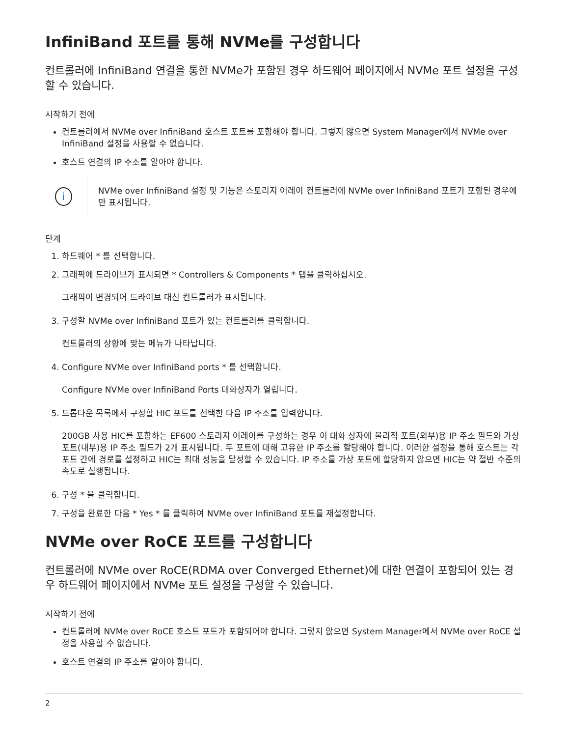InfiniBand 포트를 통해 NVMe를 구성합니다
컨트롤러에 InfiniBand 연결을 통한 NVMe가 포함된 경우 하드웨어 페이지에서 NVMe 포트 설정을 구성할 수 있습니다.
시작하기 전에
컨트롤러에서 NVMe over InfiniBand 호스트 포트를 포함해야 합니다. 그렇지 않으면 System Manager에서 NVMe over InfiniBand 설정을 사용할 수 없습니다.
호스트 연결의 IP 주소를 알아야 합니다.
i
NVMe over InfiniBand 설정 및 기능은 스토리지 어레이 컨트롤러에 NVMe over InfiniBand 포트가 포함된 경우에만 표시됩니다.
단계
1. 하드웨어 * 를 선택합니다.
2. 그래픽에 드라이브가 표시되면 * Controllers & Components * 탭을 클릭하십시오.
그래픽이 변경되어 드라이브 대신 컨트롤러가 표시됩니다.
3. 구성할 NVMe over InfiniBand 포트가 있는 컨트롤러를 클릭합니다.
컨트롤러의 상황에 맞는 메뉴가 나타납니다.
4. Configure NVMe over InfiniBand ports * 를 선택합니다.
Configure NVMe over InfiniBand Ports 대화상자가 열립니다.
5. 드롭다운 목록에서 구성할 HIC 포트를 선택한 다음 IP 주소를 입력합니다.
200GB 사용 HIC를 포함하는 EF600 스토리지 어레이를 구성하는 경우 이 대화 상자에 물리적 포트(외부)용 IP 주소 필드와 가상 포트(내부)용 IP 주소 필드가 2개 표시됩니다. 두 포트에 대해 고유한 IP 주소를 할당해야 합니다. 이러한 설정을 통해 호스트는 각 포트 간에 경로를 설정하고 HIC는 최대 성능을 달성할 수 있습니다. IP 주소를 가상 포트에 할당하지 않으면 HIC는 약 절반 수준의 속도로 실행됩니다.
6. 구성 * 을 클릭합니다.
7. 구성을 완료한 다음 * Yes * 를 클릭하여 NVMe over InfiniBand 포트를 재설정합니다.
NVMe over RoCE 포트를 구성합니다
컨트롤러에 NVMe over RoCE(RDMA over Converged Ethernet)에 대한 연결이 포함되어 있는 경우 하드웨어 페이지에서 NVMe 포트 설정을 구성할 수 있습니다.
시작하기 전에
컨트롤러에 NVMe over RoCE 호스트 포트가 포함되어야 합니다. 그렇지 않으면 System Manager에서 NVMe over RoCE 설정을 사용할 수 없습니다.
호스트 연결의 IP 주소를 알아야 합니다.
2